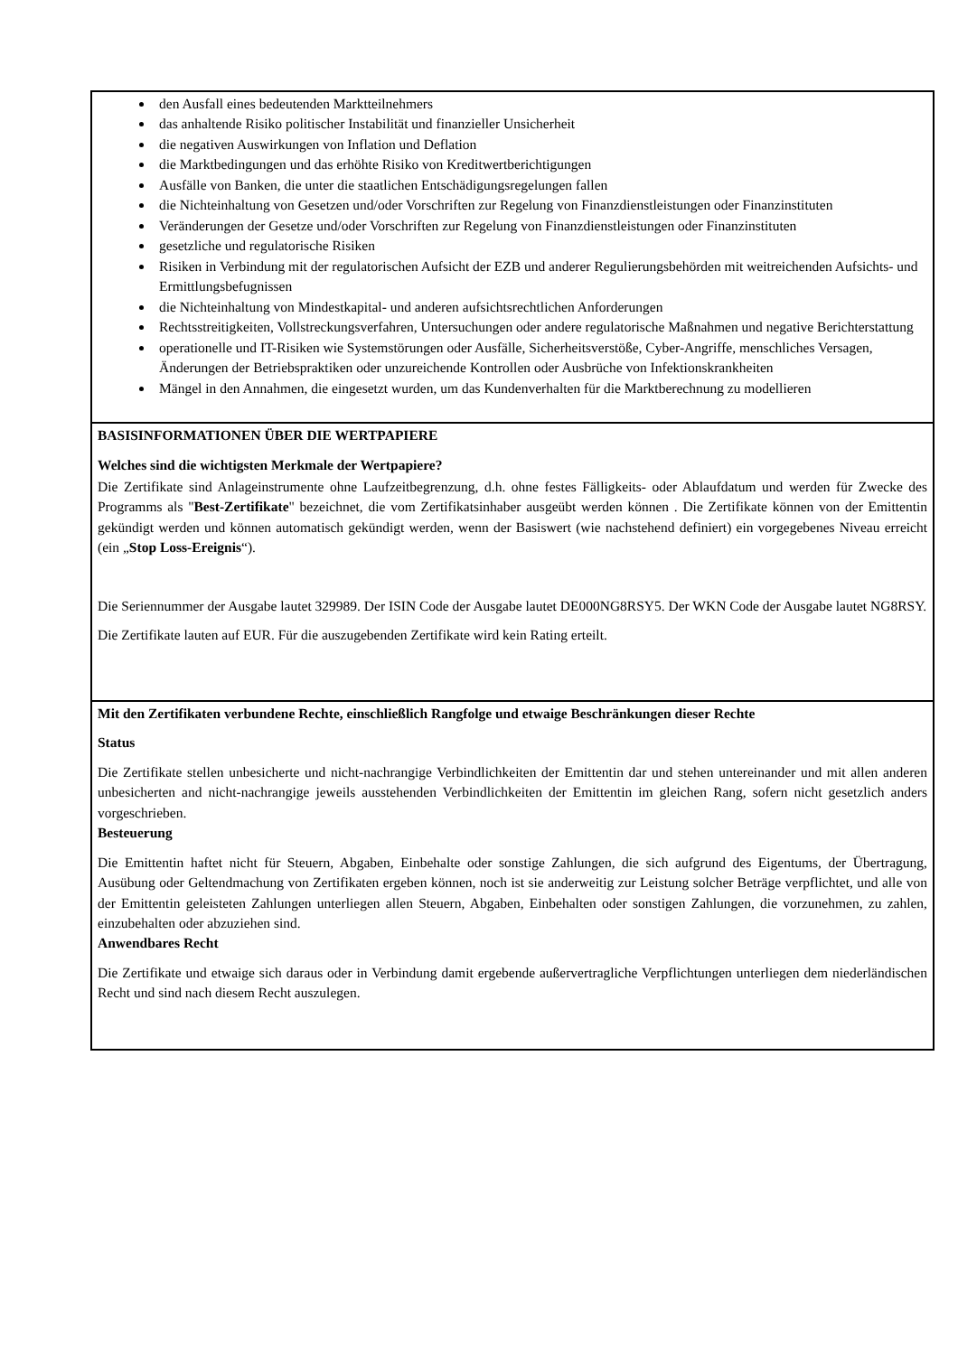den Ausfall eines bedeutenden Marktteilnehmers
das anhaltende Risiko politischer Instabilität und finanzieller Unsicherheit
die negativen Auswirkungen von Inflation und Deflation
die Marktbedingungen und das erhöhte Risiko von Kreditwertberichtigungen
Ausfälle von Banken, die unter die staatlichen Entschädigungsregelungen fallen
die Nichteinhaltung von Gesetzen und/oder Vorschriften zur Regelung von Finanzdienstleistungen oder Finanzinstituten
Veränderungen der Gesetze und/oder Vorschriften zur Regelung von Finanzdienstleistungen oder Finanzinstituten
gesetzliche und regulatorische Risiken
Risiken in Verbindung mit der regulatorischen Aufsicht der EZB und anderer Regulierungsbehörden mit weitreichenden Aufsichts- und Ermittlungsbefugnissen
die Nichteinhaltung von Mindestkapital- und anderen aufsichtsrechtlichen Anforderungen
Rechtsstreitigkeiten, Vollstreckungsverfahren, Untersuchungen oder andere regulatorische Maßnahmen und negative Berichterstattung
operationelle und IT-Risiken wie Systemstörungen oder Ausfälle, Sicherheitsverstöße, Cyber-Angriffe, menschliches Versagen, Änderungen der Betriebspraktiken oder unzureichende Kontrollen oder Ausbrüche von Infektionskrankheiten
Mängel in den Annahmen, die eingesetzt wurden, um das Kundenverhalten für die Marktberechnung zu modellieren
BASISINFORMATIONEN ÜBER DIE WERTPAPIERE
Welches sind die wichtigsten Merkmale der Wertpapiere?
Die Zertifikate sind Anlageinstrumente ohne Laufzeitbegrenzung, d.h. ohne festes Fälligkeits- oder Ablaufdatum und werden für Zwecke des Programms als "Best-Zertifikate" bezeichnet, die vom Zertifikatsinhaber ausgeübt werden können . Die Zertifikate können von der Emittentin gekündigt werden und können automatisch gekündigt werden, wenn der Basiswert (wie nachstehend definiert) ein vorgegebenes Niveau erreicht (ein „Stop Loss-Ereignis“).
Die Seriennummer der Ausgabe lautet 329989. Der ISIN Code der Ausgabe lautet DE000NG8RSY5. Der WKN Code der Ausgabe lautet NG8RSY.
Die Zertifikate lauten auf EUR. Für die auszugebenden Zertifikate wird kein Rating erteilt.
Mit den Zertifikaten verbundene Rechte, einschließlich Rangfolge und etwaige Beschränkungen dieser Rechte
Status
Die Zertifikate stellen unbesicherte und nicht-nachrangige Verbindlichkeiten der Emittentin dar und stehen untereinander und mit allen anderen unbesicherten and nicht-nachrangige jeweils ausstehenden Verbindlichkeiten der Emittentin im gleichen Rang, sofern nicht gesetzlich anders vorgeschrieben.
Besteuerung
Die Emittentin haftet nicht für Steuern, Abgaben, Einbehalte oder sonstige Zahlungen, die sich aufgrund des Eigentums, der Übertragung, Ausübung oder Geltendmachung von Zertifikaten ergeben können, noch ist sie anderweitig zur Leistung solcher Beträge verpflichtet, und alle von der Emittentin geleisteten Zahlungen unterliegen allen Steuern, Abgaben, Einbehalten oder sonstigen Zahlungen, die vorzunehmen, zu zahlen, einzubehalten oder abzuziehen sind.
Anwendbares Recht
Die Zertifikate und etwaige sich daraus oder in Verbindung damit ergebende außervertragliche Verpflichtungen unterliegen dem niederländischen Recht und sind nach diesem Recht auszulegen.